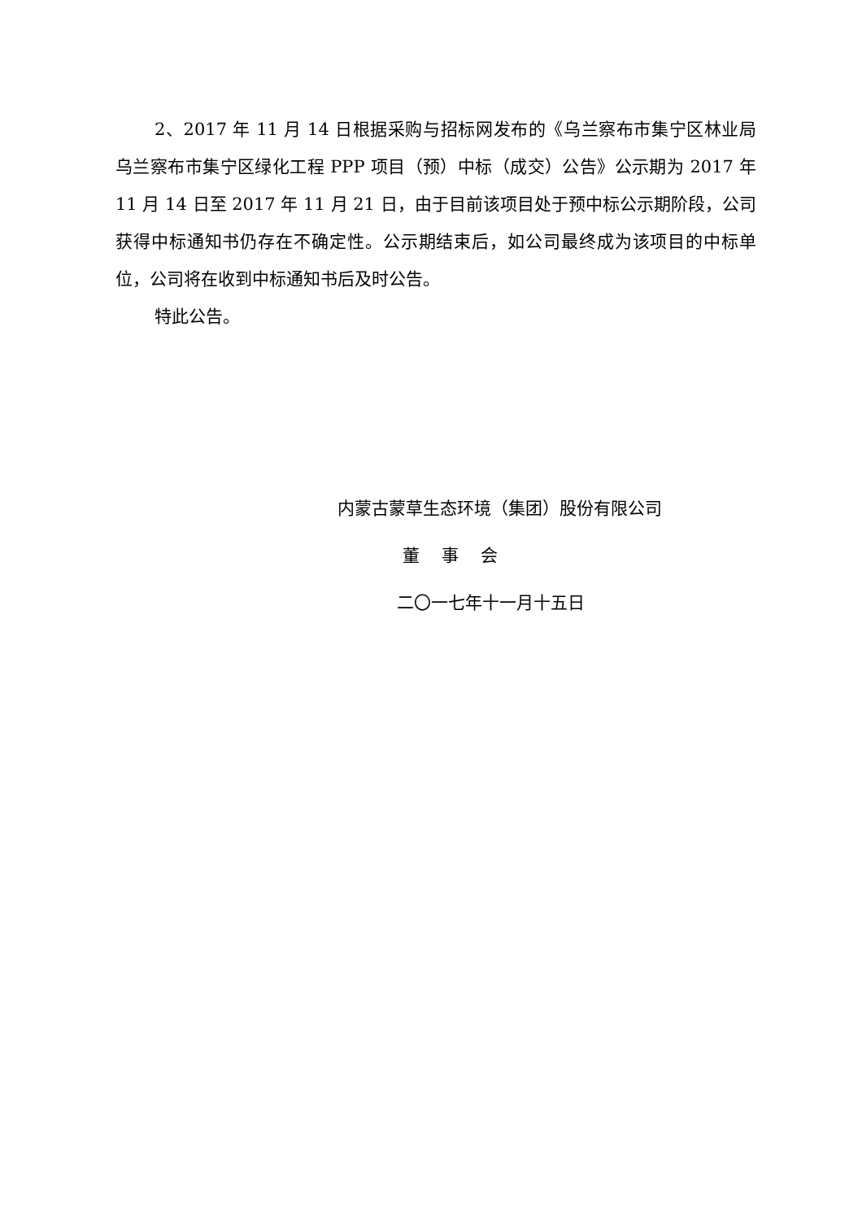2、2017 年 11 月 14 日根据采购与招标网发布的《乌兰察布市集宁区林业局乌兰察布市集宁区绿化工程 PPP 项目（预）中标（成交）公告》公示期为 2017 年 11 月 14 日至 2017 年 11 月 21 日，由于目前该项目处于预中标公示期阶段，公司获得中标通知书仍存在不确定性。公示期结束后，如公司最终成为该项目的中标单位，公司将在收到中标通知书后及时公告。
特此公告。
内蒙古蒙草生态环境（集团）股份有限公司
董 事 会
二〇一七年十一月十五日